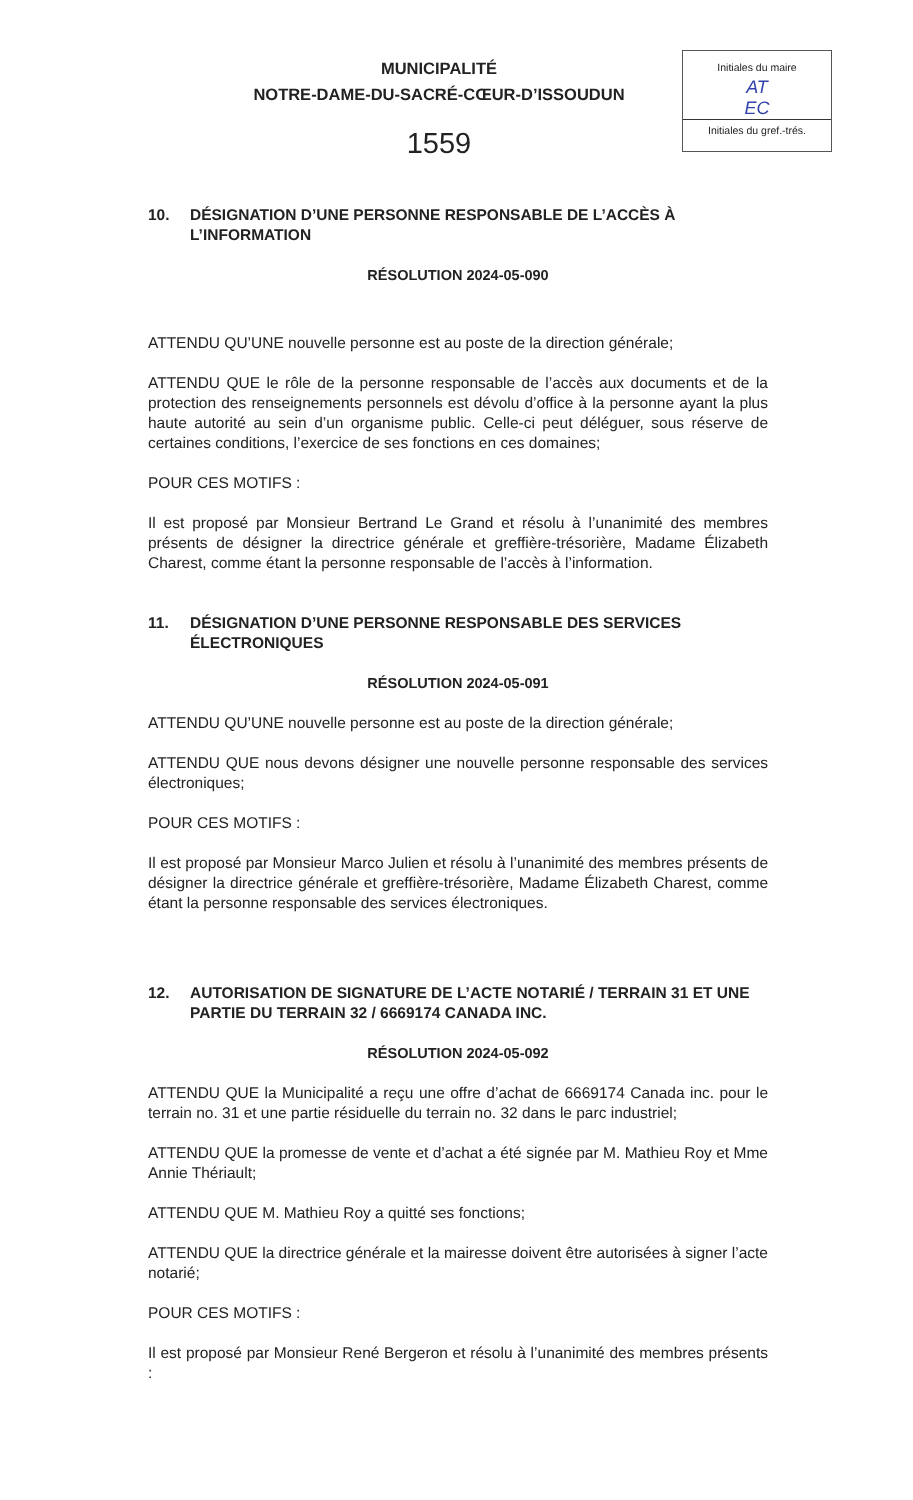Initiales du maire
AT
EC
Initiales du gref.-trés.
MUNICIPALITÉ
NOTRE-DAME-DU-SACRÉ-CŒUR-D’ISSOUDUN
1559
10. DÉSIGNATION D’UNE PERSONNE RESPONSABLE DE L’ACCÈS À L’INFORMATION
RÉSOLUTION 2024-05-090
ATTENDU QU’UNE nouvelle personne est au poste de la direction générale;
ATTENDU QUE le rôle de la personne responsable de l’accès aux documents et de la protection des renseignements personnels est dévolu d’office à la personne ayant la plus haute autorité au sein d’un organisme public. Celle-ci peut déléguer, sous réserve de certaines conditions, l’exercice de ses fonctions en ces domaines;
POUR CES MOTIFS :
Il est proposé par Monsieur Bertrand Le Grand et résolu à l’unanimité des membres présents de désigner la directrice générale et greffière-trésorière, Madame Élizabeth Charest, comme étant la personne responsable de l’accès à l’information.
11. DÉSIGNATION D’UNE PERSONNE RESPONSABLE DES SERVICES ÉLECTRONIQUES
RÉSOLUTION 2024-05-091
ATTENDU QU’UNE nouvelle personne est au poste de la direction générale;
ATTENDU QUE nous devons désigner une nouvelle personne responsable des services électroniques;
POUR CES MOTIFS :
Il est proposé par Monsieur Marco Julien et résolu à l’unanimité des membres présents de désigner la directrice générale et greffière-trésorière, Madame Élizabeth Charest, comme étant la personne responsable des services électroniques.
12. AUTORISATION DE SIGNATURE DE L’ACTE NOTARIÉ / TERRAIN 31 ET UNE PARTIE DU TERRAIN 32 / 6669174 CANADA INC.
RÉSOLUTION 2024-05-092
ATTENDU QUE la Municipalité a reçu une offre d’achat de 6669174 Canada inc. pour le terrain no. 31 et une partie résiduelle du terrain no. 32 dans le parc industriel;
ATTENDU QUE la promesse de vente et d’achat a été signée par M. Mathieu Roy et Mme Annie Thériault;
ATTENDU QUE M. Mathieu Roy a quitté ses fonctions;
ATTENDU QUE la directrice générale et la mairesse doivent être autorisées à signer l’acte notarié;
POUR CES MOTIFS :
Il est proposé par Monsieur René Bergeron et résolu à l’unanimité des membres présents :